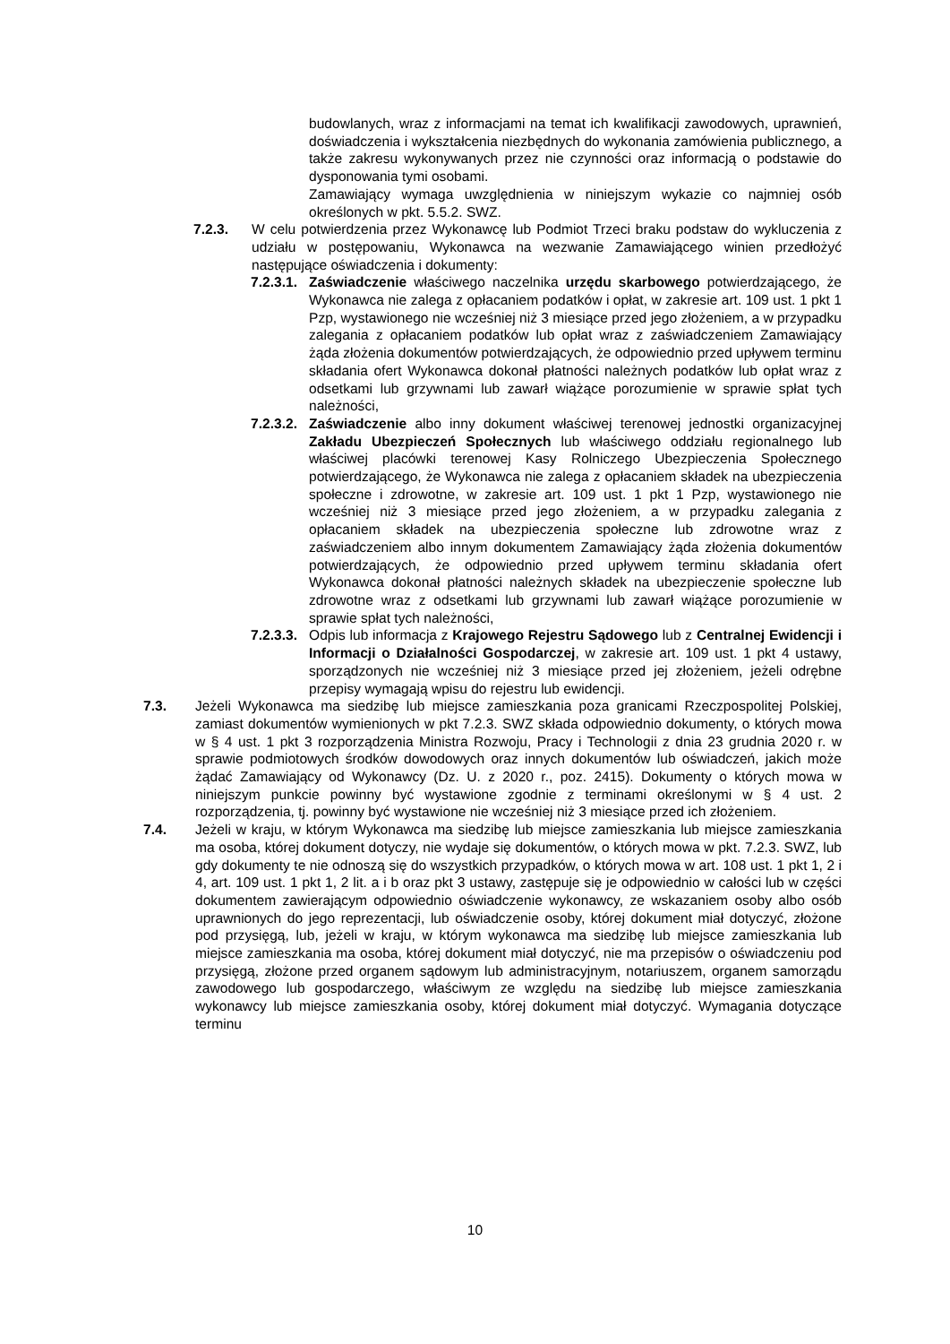budowlanych, wraz z informacjami na temat ich kwalifikacji zawodowych, uprawnień, doświadczenia i wykształcenia niezbędnych do wykonania zamówienia publicznego, a także zakresu wykonywanych przez nie czynności oraz informacją o podstawie do dysponowania tymi osobami.
Zamawiający wymaga uwzględnienia w niniejszym wykazie co najmniej osób określonych w pkt. 5.5.2. SWZ.
7.2.3. W celu potwierdzenia przez Wykonawcę lub Podmiot Trzeci braku podstaw do wykluczenia z udziału w postępowaniu, Wykonawca na wezwanie Zamawiającego winien przedłożyć następujące oświadczenia i dokumenty:
7.2.3.1. Zaświadczenie właściwego naczelnika urzędu skarbowego potwierdzającego, że Wykonawca nie zalega z opłacaniem podatków i opłat, w zakresie art. 109 ust. 1 pkt 1 Pzp, wystawionego nie wcześniej niż 3 miesiące przed jego złożeniem, a w przypadku zalegania z opłacaniem podatków lub opłat wraz z zaświadczeniem Zamawiający żąda złożenia dokumentów potwierdzających, że odpowiednio przed upływem terminu składania ofert Wykonawca dokonał płatności należnych podatków lub opłat wraz z odsetkami lub grzywnami lub zawarł wiążące porozumienie w sprawie spłat tych należności,
7.2.3.2. Zaświadczenie albo inny dokument właściwej terenowej jednostki organizacyjnej Zakładu Ubezpieczeń Społecznych lub właściwego oddziału regionalnego lub właściwej placówki terenowej Kasy Rolniczego Ubezpieczenia Społecznego potwierdzającego, że Wykonawca nie zalega z opłacaniem składek na ubezpieczenia społeczne i zdrowotne, w zakresie art. 109 ust. 1 pkt 1 Pzp, wystawionego nie wcześniej niż 3 miesiące przed jego złożeniem, a w przypadku zalegania z opłacaniem składek na ubezpieczenia społeczne lub zdrowotne wraz z zaświadczeniem albo innym dokumentem Zamawiający żąda złożenia dokumentów potwierdzających, że odpowiednio przed upływem terminu składania ofert Wykonawca dokonał płatności należnych składek na ubezpieczenie społeczne lub zdrowotne wraz z odsetkami lub grzywnami lub zawarł wiążące porozumienie w sprawie spłat tych należności,
7.2.3.3. Odpis lub informacja z Krajowego Rejestru Sądowego lub z Centralnej Ewidencji i Informacji o Działalności Gospodarczej, w zakresie art. 109 ust. 1 pkt 4 ustawy, sporządzonych nie wcześniej niż 3 miesiące przed jej złożeniem, jeżeli odrębne przepisy wymagają wpisu do rejestru lub ewidencji.
7.3. Jeżeli Wykonawca ma siedzibę lub miejsce zamieszkania poza granicami Rzeczpospolitej Polskiej, zamiast dokumentów wymienionych w pkt 7.2.3. SWZ składa odpowiednio dokumenty, o których mowa w § 4 ust. 1 pkt 3 rozporządzenia Ministra Rozwoju, Pracy i Technologii z dnia 23 grudnia 2020 r. w sprawie podmiotowych środków dowodowych oraz innych dokumentów lub oświadczeń, jakich może żądać Zamawiający od Wykonawcy (Dz. U. z 2020 r., poz. 2415). Dokumenty o których mowa w niniejszym punkcie powinny być wystawione zgodnie z terminami określonymi w § 4 ust. 2 rozporządzenia, tj. powinny być wystawione nie wcześniej niż 3 miesiące przed ich złożeniem.
7.4. Jeżeli w kraju, w którym Wykonawca ma siedzibę lub miejsce zamieszkania lub miejsce zamieszkania ma osoba, której dokument dotyczy, nie wydaje się dokumentów, o których mowa w pkt. 7.2.3. SWZ, lub gdy dokumenty te nie odnoszą się do wszystkich przypadków, o których mowa w art. 108 ust. 1 pkt 1, 2 i 4, art. 109 ust. 1 pkt 1, 2 lit. a i b oraz pkt 3 ustawy, zastępuje się je odpowiednio w całości lub w części dokumentem zawierającym odpowiednio oświadczenie wykonawcy, ze wskazaniem osoby albo osób uprawnionych do jego reprezentacji, lub oświadczenie osoby, której dokument miał dotyczyć, złożone pod przysięgą, lub, jeżeli w kraju, w którym wykonawca ma siedzibę lub miejsce zamieszkania lub miejsce zamieszkania ma osoba, której dokument miał dotyczyć, nie ma przepisów o oświadczeniu pod przysięgą, złożone przed organem sądowym lub administracyjnym, notariuszem, organem samorządu zawodowego lub gospodarczego, właściwym ze względu na siedzibę lub miejsce zamieszkania wykonawcy lub miejsce zamieszkania osoby, której dokument miał dotyczyć. Wymagania dotyczące terminu
10